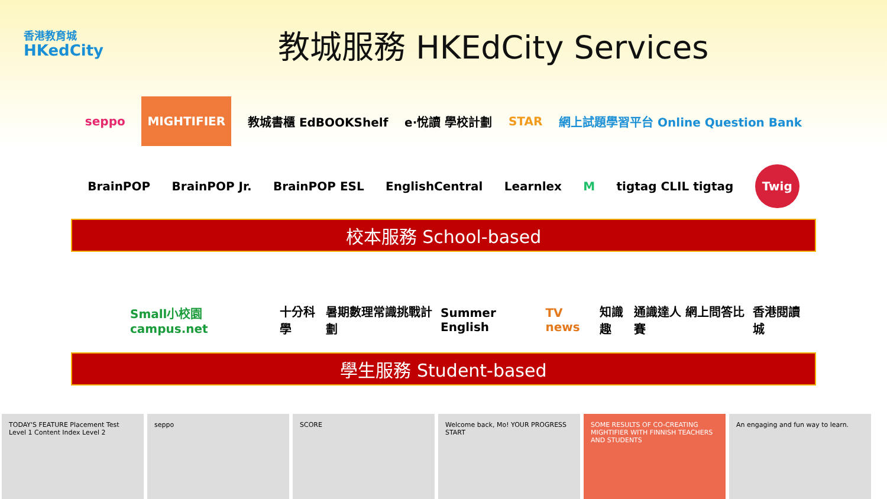香港教育城
HKedCity
教城服務 HKEdCity Services
seppo MIGHTIFIER 教城書櫃 EdBOOKShelf e·悅讀 學校計劃 STAR 網上試題學習平台 Online Question Bank
BrainPOP BrainPOP Jr. BrainPOP ESL EnglishCentral Learnlex M tigtag CLIL tigtag Twig
校本服務 School-based
Small小校園 campus.net 十分科學 暑期數理常識挑戰計劃 Summer English TV news 知識趣 通識達人 網上問答比賽 香港閱讀城
學生服務 Student-based
TODAY'S FEATURE Placement Test Level 1 Content Index Level 2
seppo SCORE Welcome back, Mo! YOUR PROGRESS START
SOME RESULTS OF CO-CREATING MIGHTIFIER WITH FINNISH TEACHERS AND STUDENTS
An engaging and fun way to learn.